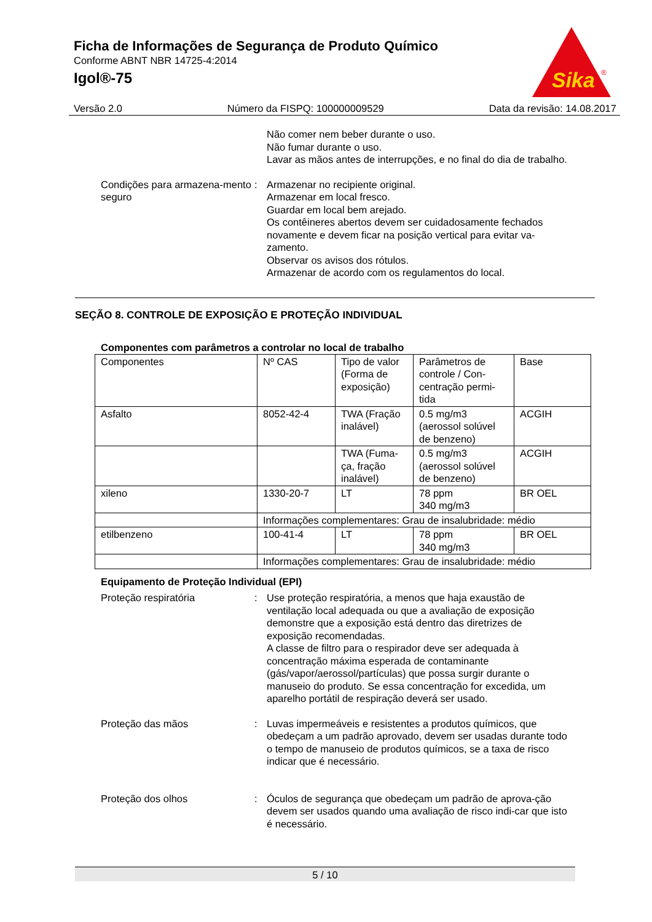Ficha de Informações de Segurança de Produto Químico
Conforme ABNT NBR 14725-4:2014
Igol®-75
Sika
®
Versão 2.0 Número da FISPQ: 100000009529 Data da revisão: 14.08.2017
Não comer nem beber durante o uso.
Não fumar durante o uso.
Lavar as mãos antes de interrupções, e no final do dia de trabalho.
Condições para armazena-mento seguro
: Armazenar no recipiente original.
Armazenar em local fresco.
Guardar em local bem arejado.
Os contêineres abertos devem ser cuidadosamente fechados novamente e devem ficar na posição vertical para evitar va-zamento.
Observar os avisos dos rótulos.
Armazenar de acordo com os regulamentos do local.
SEÇÃO 8. CONTROLE DE EXPOSIÇÃO E PROTEÇÃO INDIVIDUAL
Componentes com parâmetros a controlar no local de trabalho
| Componentes | Nº CAS | Tipo de valor (Forma de exposição) | Parâmetros de controle / Con-centração permi-tida | Base |
| Asfalto | 8052-42-4 | TWA (Fração inalável) | 0.5 mg/m3 (aerossol solúvel de benzeno) | ACGIH |
| | | TWA (Fuma-ça, fração inalável) | 0.5 mg/m3 (aerossol solúvel de benzeno) | ACGIH |
| xileno | 1330-20-7 | LT | 78 ppm 340 mg/m3 | BR OEL |
| | Informações complementares: Grau de insalubridade: médio | | | |
| etilbenzeno | 100-41-4 | LT | 78 ppm 340 mg/m3 | BR OEL |
| | Informações complementares: Grau de insalubridade: médio | | | |
Equipamento de Proteção Individual (EPI)
Proteção respiratória : Use proteção respiratória, a menos que haja exaustão de ventilação local adequada ou que a avaliação de exposição demonstre que a exposição está dentro das diretrizes de exposição recomendadas.
A classe de filtro para o respirador deve ser adequada à concentração máxima esperada de contaminante (gás/vapor/aerossol/partículas) que possa surgir durante o manuseio do produto. Se essa concentração for excedida, um aparelho portátil de respiração deverá ser usado.
Proteção das mãos : Luvas impermeáveis e resistentes a produtos químicos, que obedeçam a um padrão aprovado, devem ser usadas durante todo o tempo de manuseio de produtos químicos, se a taxa de risco indicar que é necessário.
Proteção dos olhos : Óculos de segurança que obedeçam um padrão de aprova-ção devem ser usados quando uma avaliação de risco indi-car que isto é necessário.
5 / 10